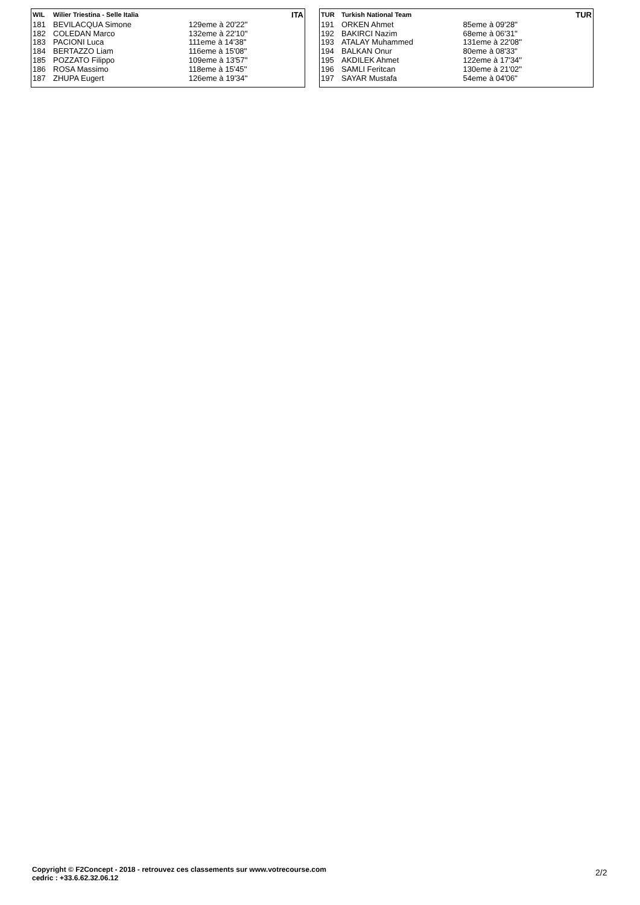| WIL | Wilier Triestina - Selle Italia | | ITA |
| --- | --- | --- | --- |
| 181 | BEVILACQUA Simone | 129eme à 20'22'' | |
| 182 | COLEDAN Marco | 132eme à 22'10'' | |
| 183 | PACIONI Luca | 111eme à 14'38'' | |
| 184 | BERTAZZO Liam | 116eme à 15'08'' | |
| 185 | POZZATO Filippo | 109eme à 13'57'' | |
| 186 | ROSA Massimo | 118eme à 15'45'' | |
| 187 | ZHUPA Eugert | 126eme à 19'34'' | |
| TUR | Turkish National Team | | TUR |
| --- | --- | --- | --- |
| 191 | ORKEN Ahmet | 85eme à 09'28'' | |
| 192 | BAKIRCI Nazim | 68eme à 06'31'' | |
| 193 | ATALAY Muhammed | 131eme à 22'08'' | |
| 194 | BALKAN Onur | 80eme à 08'33'' | |
| 195 | AKDILEK Ahmet | 122eme à 17'34'' | |
| 196 | SAMLI Feritcan | 130eme à 21'02'' | |
| 197 | SAYAR Mustafa | 54eme à 04'06'' | |
Copyright © F2Concept - 2018 - retrouvez ces classements sur www.votrecourse.com
cedric : +33.6.62.32.06.12
2/2